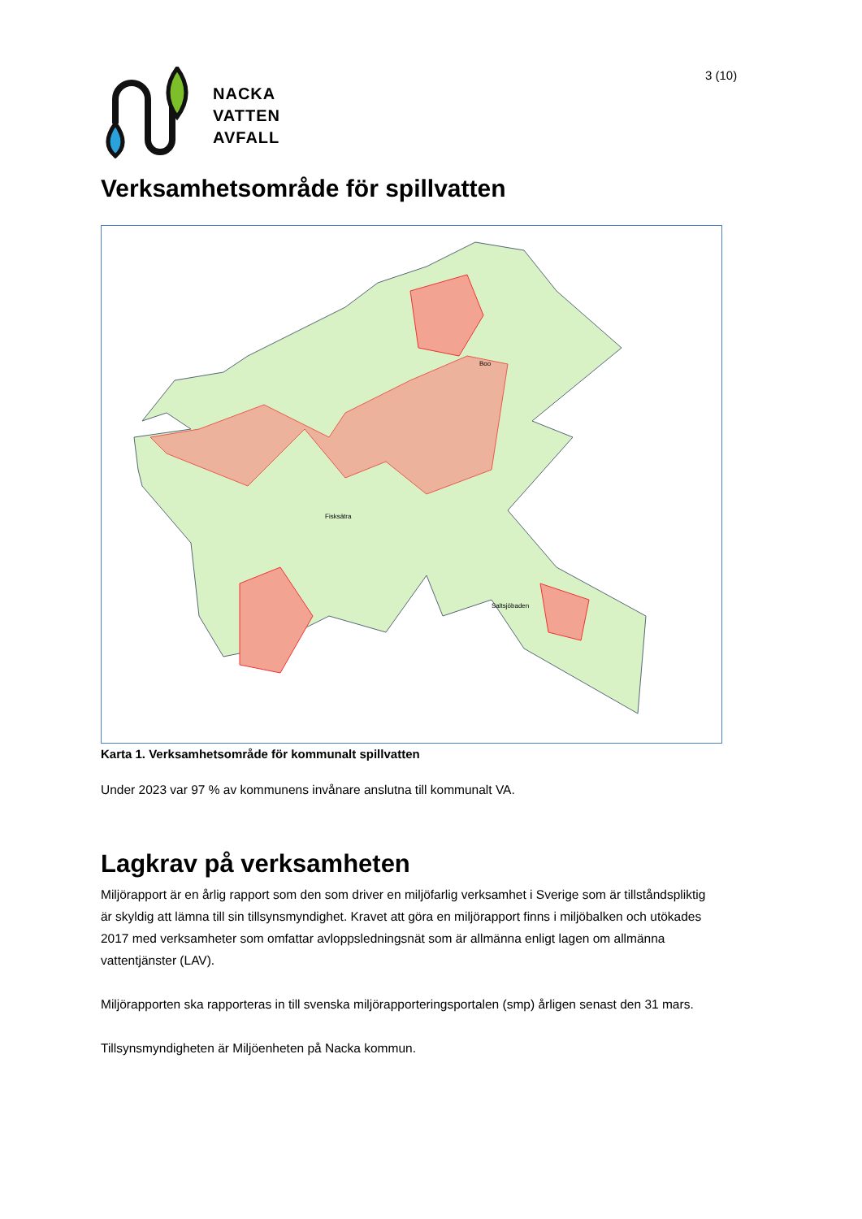3 (10)
NACKA
VATTEN
AVFALL
Verksamhetsområde för spillvatten
Fisksätra
Boo
Saltsjöbaden
Karta 1. Verksamhetsområde för kommunalt spillvatten
Under 2023 var 97 % av kommunens invånare anslutna till kommunalt VA.
Lagkrav på verksamheten
Miljörapport är en årlig rapport som den som driver en miljöfarlig verksamhet i Sverige som är tillståndspliktig är skyldig att lämna till sin tillsynsmyndighet. Kravet att göra en miljörapport finns i miljöbalken och utökades 2017 med verksamheter som omfattar avloppsledningsnät som är allmänna enligt lagen om allmänna vattentjänster (LAV).
Miljörapporten ska rapporteras in till svenska miljörapporteringsportalen (smp) årligen senast den 31 mars.
Tillsynsmyndigheten är Miljöenheten på Nacka kommun.